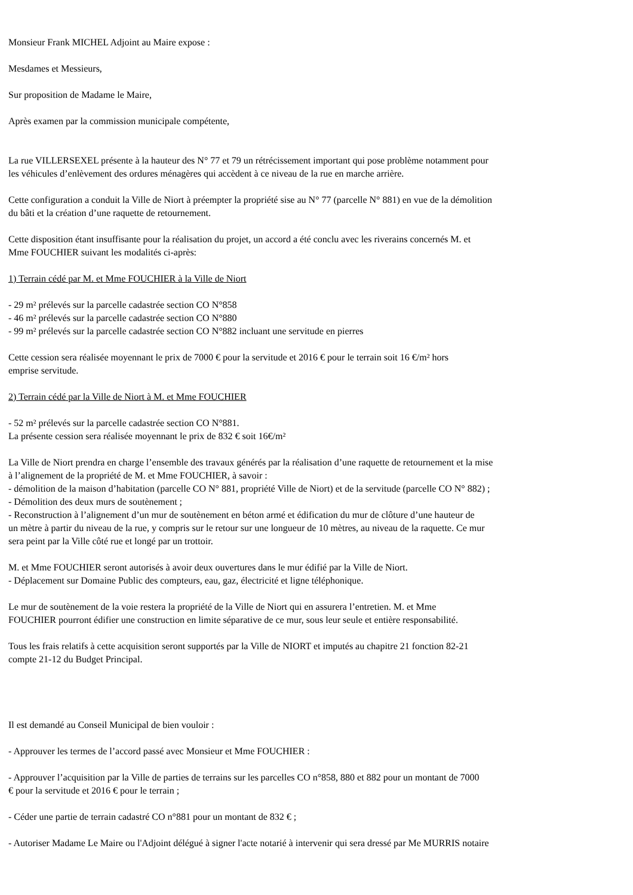Monsieur Frank MICHEL Adjoint au Maire expose :
Mesdames et Messieurs,
Sur proposition de Madame le Maire,
Après examen par la commission municipale compétente,
La rue VILLERSEXEL présente à la hauteur des N° 77 et 79 un rétrécissement important qui pose problème notamment pour
les véhicules d’enlèvement des ordures ménagères qui accèdent à ce niveau de la rue en marche arrière.
Cette configuration a conduit la Ville de Niort à préempter la propriété sise au N° 77 (parcelle N° 881) en vue de la démolition
du bâti et la création d’une raquette de retournement.
Cette disposition étant insuffisante pour la réalisation du projet, un accord a été conclu avec les riverains concernés M. et
Mme FOUCHIER suivant les modalités ci-après:
1) Terrain cédé par M. et Mme FOUCHIER à la Ville de Niort
- 29 m² prélevés sur la parcelle cadastrée section CO N°858
- 46 m² prélevés sur la parcelle cadastrée section CO N°880
- 99 m² prélevés sur la parcelle cadastrée section CO N°882 incluant une servitude en pierres
Cette cession sera réalisée moyennant le prix de 7000 € pour la servitude et 2016 € pour le terrain soit 16 €/m² hors
emprise servitude.
2) Terrain cédé par la Ville de Niort à M. et Mme FOUCHIER
- 52 m² prélevés sur la parcelle cadastrée section CO N°881.
La présente cession sera réalisée moyennant le prix de 832 € soit 16€/m²
La Ville de Niort prendra en charge l’ensemble des travaux générés par la réalisation d’une raquette de retournement et la mise
à l’alignement de la propriété de M. et Mme FOUCHIER, à savoir :
- démolition de la maison d’habitation (parcelle CO N° 881, propriété Ville de Niort) et de la servitude (parcelle CO N° 882) ;
- Démolition des deux murs de soutènement ;
- Reconstruction à l’alignement d’un mur de soutènement en béton armé et édification du mur de clôture d’une hauteur de
un mètre à partir du niveau de la rue, y compris sur le retour sur une longueur de 10 mètres, au niveau de la raquette. Ce mur
sera peint par la Ville côté rue et longé par un trottoir.
M. et Mme FOUCHIER seront autorisés à avoir deux ouvertures dans le mur édifié par la Ville de Niort.
- Déplacement sur Domaine Public des compteurs, eau, gaz, électricité et ligne téléphonique.
Le mur de soutènement de la voie restera la propriété de la Ville de Niort qui en assurera l’entretien. M. et Mme
FOUCHIER pourront édifier une construction en limite séparative de ce mur, sous leur seule et entière responsabilité.
Tous les frais relatifs à cette acquisition seront supportés par la Ville de NIORT et imputés au chapitre 21 fonction 82-21
compte 21-12 du Budget Principal.
Il est demandé au Conseil Municipal de bien vouloir :
- Approuver les termes de l’accord passé avec Monsieur et Mme FOUCHIER :
- Approuver l’acquisition par la Ville de parties de terrains sur les parcelles CO n°858, 880 et 882 pour un montant de 7000
€ pour la servitude et 2016 € pour le terrain ;
- Céder une partie de terrain cadastré CO n°881 pour un montant de 832 € ;
- Autoriser Madame Le Maire ou l'Adjoint délégué à signer l'acte notarié à intervenir qui sera dressé par Me MURRIS notaire